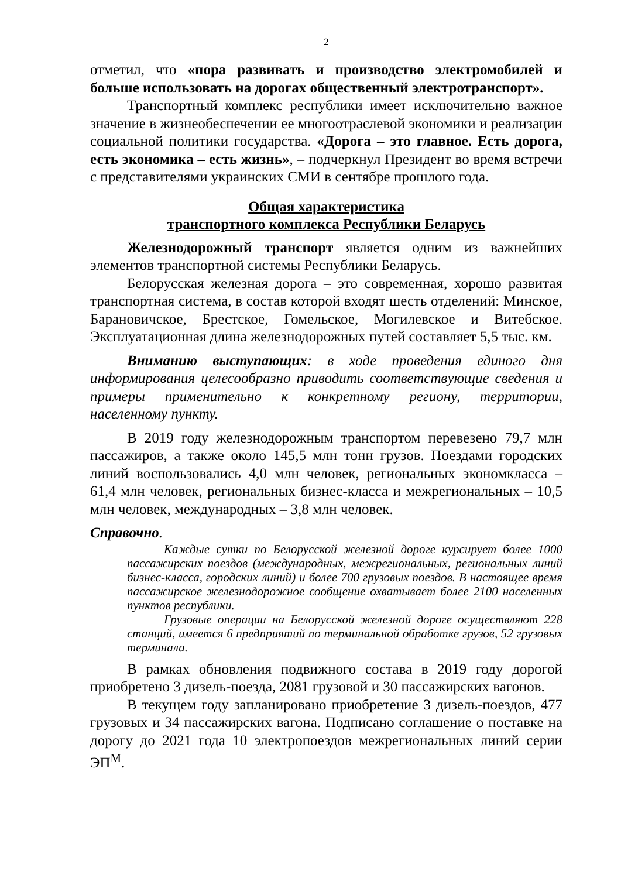2
отметил, что «пора развивать и производство электромобилей и больше использовать на дорогах общественный электротранспорт».
Транспортный комплекс республики имеет исключительно важное значение в жизнеобеспечении ее многоотраслевой экономики и реализации социальной политики государства. «Дорога – это главное. Есть дорога, есть экономика – есть жизнь», – подчеркнул Президент во время встречи с представителями украинских СМИ в сентябре прошлого года.
Общая характеристика
транспортного комплекса Республики Беларусь
Железнодорожный транспорт является одним из важнейших элементов транспортной системы Республики Беларусь.
Белорусская железная дорога – это современная, хорошо развитая транспортная система, в состав которой входят шесть отделений: Минское, Барановичское, Брестское, Гомельское, Могилевское и Витебское. Эксплуатационная длина железнодорожных путей составляет 5,5 тыс. км.
Вниманию выступающих: в ходе проведения единого дня информирования целесообразно приводить соответствующие сведения и примеры применительно к конкретному региону, территории, населенному пункту.
В 2019 году железнодорожным транспортом перевезено 79,7 млн пассажиров, а также около 145,5 млн тонн грузов. Поездами городских линий воспользовались 4,0 млн человек, региональных экономкласса – 61,4 млн человек, региональных бизнес-класса и межрегиональных – 10,5 млн человек, международных – 3,8 млн человек.
Справочно.
Каждые сутки по Белорусской железной дороге курсирует более 1000 пассажирских поездов (международных, межрегиональных, региональных линий бизнес-класса, городских линий) и более 700 грузовых поездов. В настоящее время пассажирское железнодорожное сообщение охватывает более 2100 населенных пунктов республики.
Грузовые операции на Белорусской железной дороге осуществляют 228 станций, имеется 6 предприятий по терминальной обработке грузов, 52 грузовых терминала.
В рамках обновления подвижного состава в 2019 году дорогой приобретено 3 дизель-поезда, 2081 грузовой и 30 пассажирских вагонов.
В текущем году запланировано приобретение 3 дизель-поездов, 477 грузовых и 34 пассажирских вагона. Подписано соглашение о поставке на дорогу до 2021 года 10 электропоездов межрегиональных линий серии ЭП<sup>М</sup>.